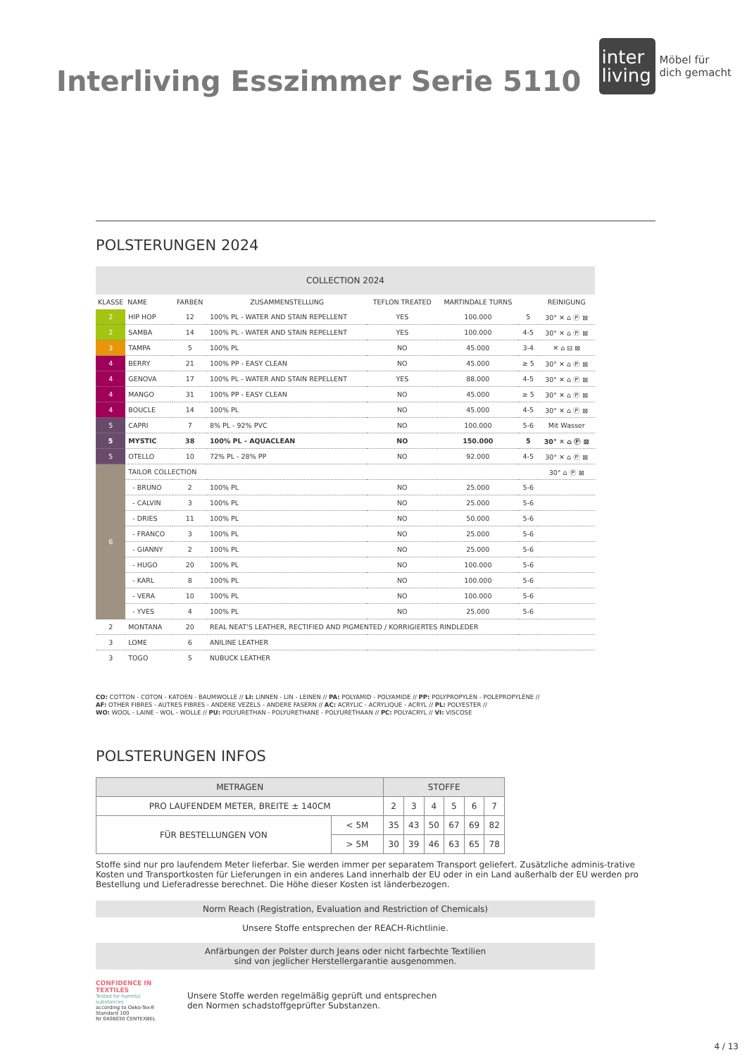Interliving Esszimmer Serie 5110
inter living
Möbel für
dich gemacht
POLSTERUNGEN 2024
| COLLECTION 2024 | | | | | | | |
| --- | --- | --- | --- | --- | --- | --- | --- |
| KLASSE | NAME | FARBEN | ZUSAMMENSTELLUNG | TEFLON TREATED | MARTINDALE TURNS | | REINIGUNG |
| 2 | HIP HOP | 12 | 100% PL - WATER AND STAIN REPELLENT | YES | 100.000 | 5 | 30° ✕ ⌂ Ⓟ ⊠ |
| 2 | SAMBA | 14 | 100% PL - WATER AND STAIN REPELLENT | YES | 100.000 | 4-5 | 30° ✕ ⌂ Ⓟ ⊠ |
| 3 | TAMPA | 5 | 100% PL | NO | 45.000 | 3-4 | ✕ ⌂ ⊟ ⊠ |
| 4 | BERRY | 21 | 100% PP - EASY CLEAN | NO | 45.000 | ≥ 5 | 30° ✕ ⌂ Ⓟ ⊠ |
| 4 | GENOVA | 17 | 100% PL - WATER AND STAIN REPELLENT | YES | 88.000 | 4-5 | 30° ✕ ⌂ Ⓟ ⊠ |
| 4 | MANGO | 31 | 100% PP - EASY CLEAN | NO | 45.000 | ≥ 5 | 30° ✕ ⌂ Ⓟ ⊠ |
| 4 | BOUCLE | 14 | 100% PL | NO | 45.000 | 4-5 | 30° ✕ ⌂ Ⓟ ⊠ |
| 5 | CAPRI | 7 | 8% PL - 92% PVC | NO | 100.000 | 5-6 | Mit Wasser |
| 5 | MYSTIC | 38 | 100% PL - AQUACLEAN | NO | 150.000 | 5 | 30° ✕ ⌂ Ⓟ ⊠ |
| 5 | OTELLO | 10 | 72% PL - 28% PP | NO | 92.000 | 4-5 | 30° ✕ ⌂ Ⓟ ⊠ |
| 6 | TAILOR COLLECTION | | | | | | 30° ⌂ Ⓟ ⊠ |
| | - BRUNO | 2 | 100% PL | NO | 25.000 | 5-6 | |
| | - CALVIN | 3 | 100% PL | NO | 25.000 | 5-6 | |
| | - DRIES | 11 | 100% PL | NO | 50.000 | 5-6 | |
| | - FRANCO | 3 | 100% PL | NO | 25.000 | 5-6 | |
| | - GIANNY | 2 | 100% PL | NO | 25.000 | 5-6 | |
| | - HUGO | 20 | 100% PL | NO | 100.000 | 5-6 | |
| | - KARL | 8 | 100% PL | NO | 100.000 | 5-6 | |
| | - VERA | 10 | 100% PL | NO | 100.000 | 5-6 | |
| | - YVES | 4 | 100% PL | NO | 25.000 | 5-6 | |
| 2 | MONTANA | 20 | REAL NEAT'S LEATHER, RECTIFIED AND PIGMENTED / KORRIGIERTES RINDLEDER | | | | |
| 3 | LOME | 6 | ANILINE LEATHER | | | | |
| 3 | TOGO | 5 | NUBUCK LEATHER | | | | |
CO: COTTON - COTON - KATOEN - BAUMWOLLE // LI: LINNEN - LIN - LEINEN // PA: POLYAMID - POLYAMIDE // PP: POLYPROPYLEN - POLEPROPYLÈNE //
AF: OTHER FIBRES - AUTRES FIBRES - ANDERE VEZELS - ANDERE FASERN // AC: ACRYLIC - ACRYLIQUE - ACRYL // PL: POLYESTER //
WO: WOOL - LAINE - WOL - WOLLE // PU: POLYURETHAN - POLYURETHANE - POLYURETHAAN // PC: POLYACRYL // VI: VISCOSE
POLSTERUNGEN INFOS
| METRAGEN | | STOFFE | | | | | |
| PRO LAUFENDEM METER, BREITE ± 140CM | | 2 | 3 | 4 | 5 | 6 | 7 |
| FÜR BESTELLUNGEN VON | < 5M | 35 | 43 | 50 | 67 | 69 | 82 |
| | > 5M | 30 | 39 | 46 | 63 | 65 | 78 |
Stoffe sind nur pro laufendem Meter lieferbar. Sie werden immer per separatem Transport geliefert. Zusätzliche adminis-trative Kosten und Transportkosten für Lieferungen in ein anderes Land innerhalb der EU oder in ein Land außerhalb der EU werden pro Bestellung und Lieferadresse berechnet. Die Höhe dieser Kosten ist länderbezogen.
Norm Reach (Registration, Evaluation and Restriction of Chemicals)
Unsere Stoffe entsprechen der REACH-Richtlinie.
Anfärbungen der Polster durch Jeans oder nicht farbechte Textilien
sind von jeglicher Herstellergarantie ausgenommen.
CONFIDENCE IN TEXTILES
Tested for harmful substances
according to Oeko-Tex® Standard 100
Nr 0408030 CENTEXBEL
Unsere Stoffe werden regelmäßig geprüft und entsprechen
den Normen schadstoffgeprüfter Substanzen.
4 / 13